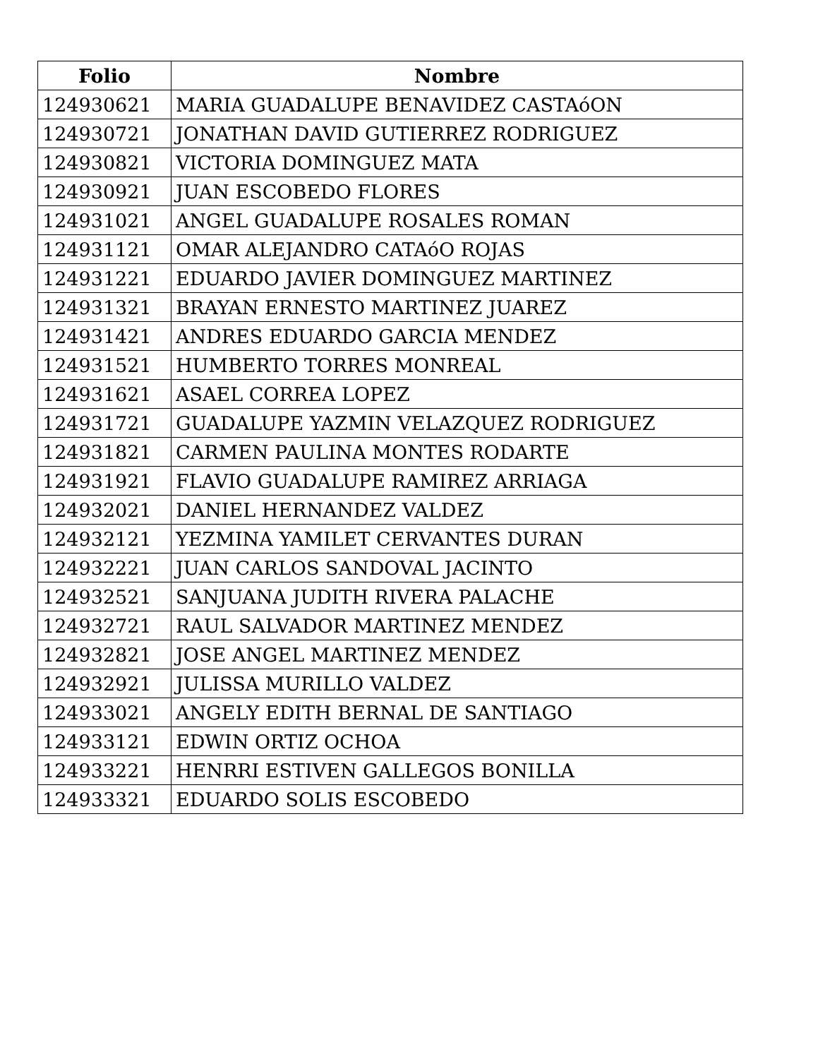| Folio | Nombre |
| --- | --- |
| 124930621 | MARIA GUADALUPE BENAVIDEZ CASTAóON |
| 124930721 | JONATHAN DAVID GUTIERREZ RODRIGUEZ |
| 124930821 | VICTORIA DOMINGUEZ MATA |
| 124930921 | JUAN ESCOBEDO FLORES |
| 124931021 | ANGEL GUADALUPE ROSALES ROMAN |
| 124931121 | OMAR ALEJANDRO CATAóO ROJAS |
| 124931221 | EDUARDO JAVIER DOMINGUEZ MARTINEZ |
| 124931321 | BRAYAN ERNESTO MARTINEZ JUAREZ |
| 124931421 | ANDRES EDUARDO GARCIA MENDEZ |
| 124931521 | HUMBERTO TORRES MONREAL |
| 124931621 | ASAEL CORREA LOPEZ |
| 124931721 | GUADALUPE YAZMIN VELAZQUEZ RODRIGUEZ |
| 124931821 | CARMEN PAULINA MONTES RODARTE |
| 124931921 | FLAVIO GUADALUPE RAMIREZ ARRIAGA |
| 124932021 | DANIEL HERNANDEZ VALDEZ |
| 124932121 | YEZMINA YAMILET CERVANTES DURAN |
| 124932221 | JUAN CARLOS SANDOVAL JACINTO |
| 124932521 | SANJUANA JUDITH RIVERA PALACHE |
| 124932721 | RAUL SALVADOR MARTINEZ MENDEZ |
| 124932821 | JOSE ANGEL MARTINEZ MENDEZ |
| 124932921 | JULISSA MURILLO VALDEZ |
| 124933021 | ANGELY EDITH BERNAL DE SANTIAGO |
| 124933121 | EDWIN ORTIZ OCHOA |
| 124933221 | HENRRI ESTIVEN GALLEGOS BONILLA |
| 124933321 | EDUARDO SOLIS ESCOBEDO |